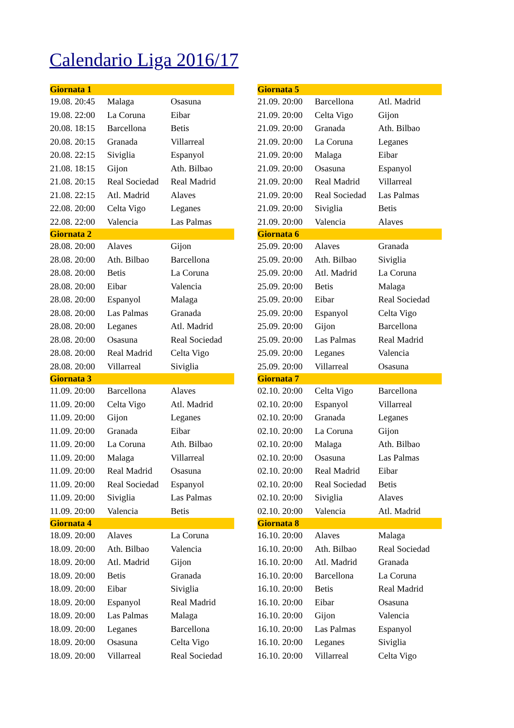Calendario Liga 2016/17
| Giornata 1 | | |
| --- | --- | --- |
| 19.08. 20:45 | Malaga | Osasuna |
| 19.08. 22:00 | La Coruna | Eibar |
| 20.08. 18:15 | Barcellona | Betis |
| 20.08. 20:15 | Granada | Villarreal |
| 20.08. 22:15 | Siviglia | Espanyol |
| 21.08. 18:15 | Gijon | Ath. Bilbao |
| 21.08. 20:15 | Real Sociedad | Real Madrid |
| 21.08. 22:15 | Atl. Madrid | Alaves |
| 22.08. 20:00 | Celta Vigo | Leganes |
| 22.08. 22:00 | Valencia | Las Palmas |
| Giornata 2 | | |
| 28.08. 20:00 | Alaves | Gijon |
| 28.08. 20:00 | Ath. Bilbao | Barcellona |
| 28.08. 20:00 | Betis | La Coruna |
| 28.08. 20:00 | Eibar | Valencia |
| 28.08. 20:00 | Espanyol | Malaga |
| 28.08. 20:00 | Las Palmas | Granada |
| 28.08. 20:00 | Leganes | Atl. Madrid |
| 28.08. 20:00 | Osasuna | Real Sociedad |
| 28.08. 20:00 | Real Madrid | Celta Vigo |
| 28.08. 20:00 | Villarreal | Siviglia |
| Giornata 3 | | |
| 11.09. 20:00 | Barcellona | Alaves |
| 11.09. 20:00 | Celta Vigo | Atl. Madrid |
| 11.09. 20:00 | Gijon | Leganes |
| 11.09. 20:00 | Granada | Eibar |
| 11.09. 20:00 | La Coruna | Ath. Bilbao |
| 11.09. 20:00 | Malaga | Villarreal |
| 11.09. 20:00 | Real Madrid | Osasuna |
| 11.09. 20:00 | Real Sociedad | Espanyol |
| 11.09. 20:00 | Siviglia | Las Palmas |
| 11.09. 20:00 | Valencia | Betis |
| Giornata 4 | | |
| 18.09. 20:00 | Alaves | La Coruna |
| 18.09. 20:00 | Ath. Bilbao | Valencia |
| 18.09. 20:00 | Atl. Madrid | Gijon |
| 18.09. 20:00 | Betis | Granada |
| 18.09. 20:00 | Eibar | Siviglia |
| 18.09. 20:00 | Espanyol | Real Madrid |
| 18.09. 20:00 | Las Palmas | Malaga |
| 18.09. 20:00 | Leganes | Barcellona |
| 18.09. 20:00 | Osasuna | Celta Vigo |
| 18.09. 20:00 | Villarreal | Real Sociedad |
| Giornata 5 | | |
| --- | --- | --- |
| 21.09. 20:00 | Barcellona | Atl. Madrid |
| 21.09. 20:00 | Celta Vigo | Gijon |
| 21.09. 20:00 | Granada | Ath. Bilbao |
| 21.09. 20:00 | La Coruna | Leganes |
| 21.09. 20:00 | Malaga | Eibar |
| 21.09. 20:00 | Osasuna | Espanyol |
| 21.09. 20:00 | Real Madrid | Villarreal |
| 21.09. 20:00 | Real Sociedad | Las Palmas |
| 21.09. 20:00 | Siviglia | Betis |
| 21.09. 20:00 | Valencia | Alaves |
| Giornata 6 | | |
| 25.09. 20:00 | Alaves | Granada |
| 25.09. 20:00 | Ath. Bilbao | Siviglia |
| 25.09. 20:00 | Atl. Madrid | La Coruna |
| 25.09. 20:00 | Betis | Malaga |
| 25.09. 20:00 | Eibar | Real Sociedad |
| 25.09. 20:00 | Espanyol | Celta Vigo |
| 25.09. 20:00 | Gijon | Barcellona |
| 25.09. 20:00 | Las Palmas | Real Madrid |
| 25.09. 20:00 | Leganes | Valencia |
| 25.09. 20:00 | Villarreal | Osasuna |
| Giornata 7 | | |
| 02.10. 20:00 | Celta Vigo | Barcellona |
| 02.10. 20:00 | Espanyol | Villarreal |
| 02.10. 20:00 | Granada | Leganes |
| 02.10. 20:00 | La Coruna | Gijon |
| 02.10. 20:00 | Malaga | Ath. Bilbao |
| 02.10. 20:00 | Osasuna | Las Palmas |
| 02.10. 20:00 | Real Madrid | Eibar |
| 02.10. 20:00 | Real Sociedad | Betis |
| 02.10. 20:00 | Siviglia | Alaves |
| 02.10. 20:00 | Valencia | Atl. Madrid |
| Giornata 8 | | |
| 16.10. 20:00 | Alaves | Malaga |
| 16.10. 20:00 | Ath. Bilbao | Real Sociedad |
| 16.10. 20:00 | Atl. Madrid | Granada |
| 16.10. 20:00 | Barcellona | La Coruna |
| 16.10. 20:00 | Betis | Real Madrid |
| 16.10. 20:00 | Eibar | Osasuna |
| 16.10. 20:00 | Gijon | Valencia |
| 16.10. 20:00 | Las Palmas | Espanyol |
| 16.10. 20:00 | Leganes | Siviglia |
| 16.10. 20:00 | Villarreal | Celta Vigo |